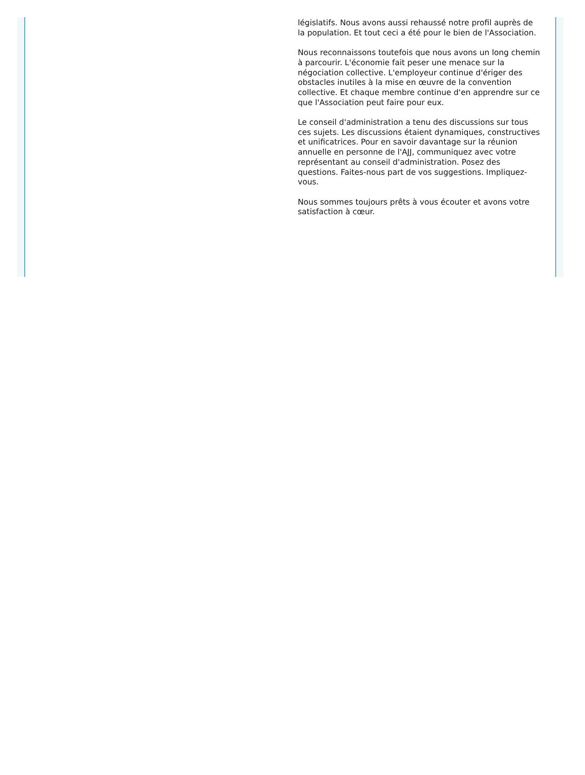législatifs. Nous avons aussi rehaussé notre profil auprès de la population. Et tout ceci a été pour le bien de l'Association.
Nous reconnaissons toutefois que nous avons un long chemin à parcourir. L'économie fait peser une menace sur la négociation collective. L'employeur continue d'ériger des obstacles inutiles à la mise en œuvre de la convention collective. Et chaque membre continue d'en apprendre sur ce que l'Association peut faire pour eux.
Le conseil d'administration a tenu des discussions sur tous ces sujets. Les discussions étaient dynamiques, constructives et unificatrices. Pour en savoir davantage sur la réunion annuelle en personne de l'AJJ, communiquez avec votre représentant au conseil d'administration. Posez des questions. Faites-nous part de vos suggestions. Impliquez-vous.
Nous sommes toujours prêts à vous écouter et avons votre satisfaction à cœur.